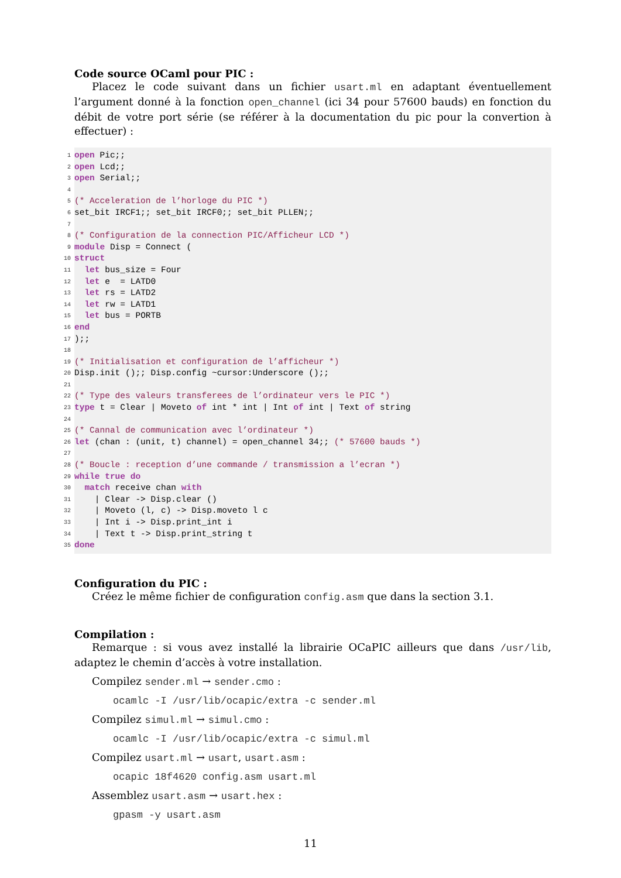Code source OCaml pour PIC :
Placez le code suivant dans un fichier usart.ml en adaptant éventuellement l’argument donné à la fonction open_channel (ici 34 pour 57600 bauds) en fonction du débit de votre port série (se référer à la documentation du pic pour la convertion à effectuer) :
1 open Pic;;
2 open Lcd;;
3 open Serial;;
4
5 (* Acceleration de l’horloge du PIC *)
6 set_bit IRCF1;; set_bit IRCF0;; set_bit PLLEN;;
7
8 (* Configuration de la connection PIC/Afficheur LCD *)
9 module Disp = Connect (
10 struct
11 let bus_size = Four
12 let e = LATD0
13 let rs = LATD2
14 let rw = LATD1
15 let bus = PORTB
16 end
17);;
18
19 (* Initialisation et configuration de l’afficheur *)
20 Disp.init ();; Disp.config ~cursor:Underscore ();;
21
22 (* Type des valeurs transferees de l’ordinateur vers le PIC *)
23 type t = Clear | Moveto of int * int | Int of int | Text of string
24
25 (* Cannal de communication avec l’ordinateur *)
26 let (chan : (unit, t) channel) = open_channel 34;; (* 57600 bauds *)
27
28 (* Boucle : reception d’une commande / transmission a l’ecran *)
29 while true do
30 match receive chan with
31 | Clear -> Disp.clear ()
32 | Moveto (l, c) -> Disp.moveto l c
33 | Int i -> Disp.print_int i
34 | Text t -> Disp.print_string t
35 done
Configuration du PIC :
Créez le même fichier de configuration config.asm que dans la section 3.1.
Compilation :
Remarque : si vous avez installé la librairie OCaPIC ailleurs que dans /usr/lib, adaptez le chemin d’accès à votre installation.
Compilez sender.ml → sender.cmo :
ocamlc -I /usr/lib/ocapic/extra -c sender.ml
Compilez simul.ml → simul.cmo :
ocamlc -I /usr/lib/ocapic/extra -c simul.ml
Compilez usart.ml → usart, usart.asm :
ocapic 18f4620 config.asm usart.ml
Assemblez usart.asm → usart.hex :
gpasm -y usart.asm
11